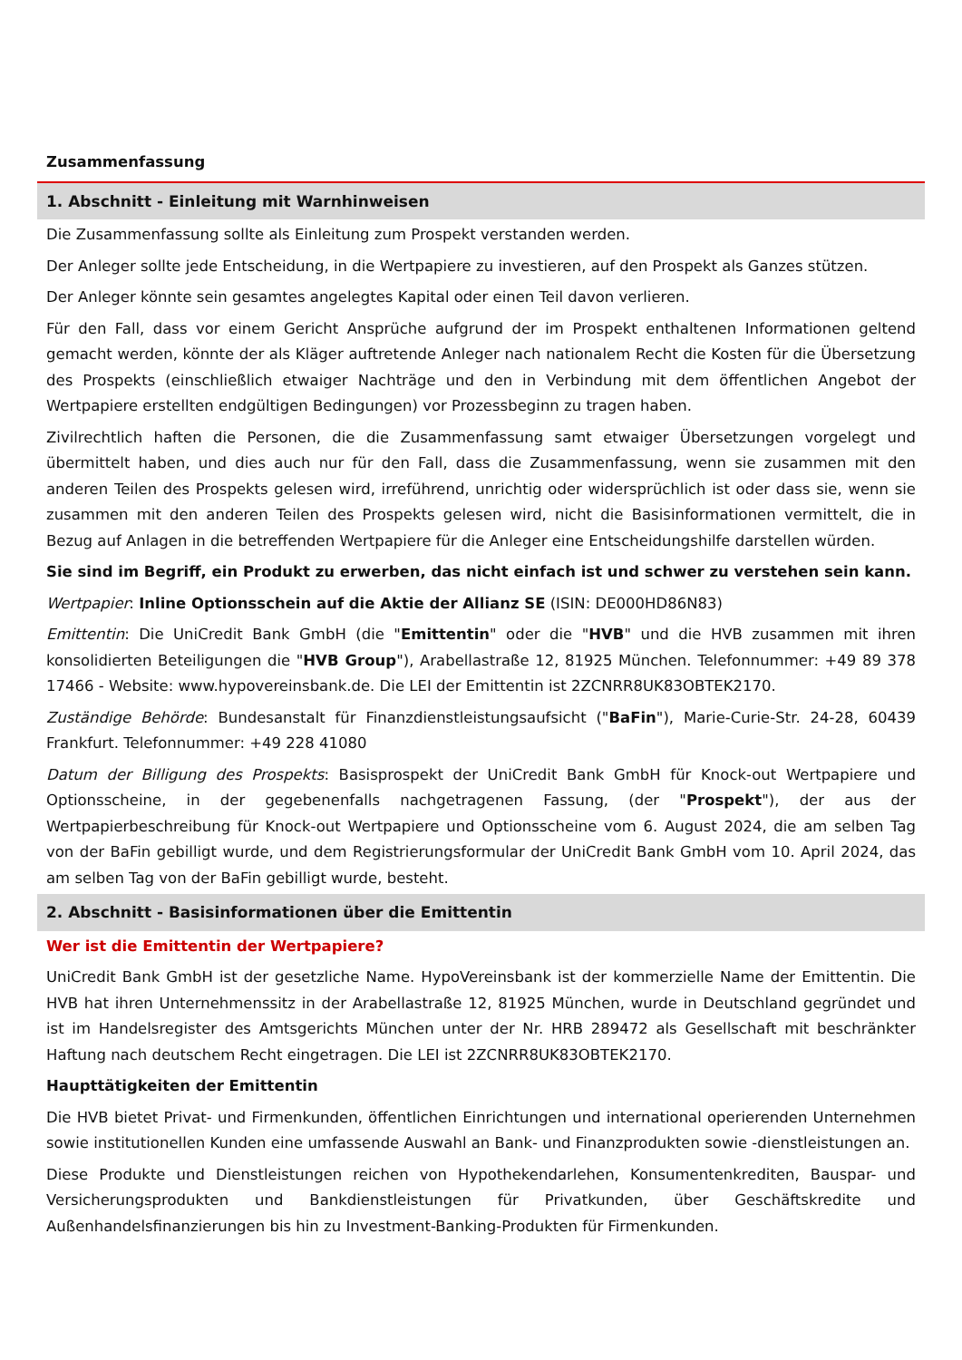Zusammenfassung
1. Abschnitt - Einleitung mit Warnhinweisen
Die Zusammenfassung sollte als Einleitung zum Prospekt verstanden werden.
Der Anleger sollte jede Entscheidung, in die Wertpapiere zu investieren, auf den Prospekt als Ganzes stützen.
Der Anleger könnte sein gesamtes angelegtes Kapital oder einen Teil davon verlieren.
Für den Fall, dass vor einem Gericht Ansprüche aufgrund der im Prospekt enthaltenen Informationen geltend gemacht werden, könnte der als Kläger auftretende Anleger nach nationalem Recht die Kosten für die Übersetzung des Prospekts (einschließlich etwaiger Nachträge und den in Verbindung mit dem öffentlichen Angebot der Wertpapiere erstellten endgültigen Bedingungen) vor Prozessbeginn zu tragen haben.
Zivilrechtlich haften die Personen, die die Zusammenfassung samt etwaiger Übersetzungen vorgelegt und übermittelt haben, und dies auch nur für den Fall, dass die Zusammenfassung, wenn sie zusammen mit den anderen Teilen des Prospekts gelesen wird, irreführend, unrichtig oder widersprüchlich ist oder dass sie, wenn sie zusammen mit den anderen Teilen des Prospekts gelesen wird, nicht die Basisinformationen vermittelt, die in Bezug auf Anlagen in die betreffenden Wertpapiere für die Anleger eine Entscheidungshilfe darstellen würden.
Sie sind im Begriff, ein Produkt zu erwerben, das nicht einfach ist und schwer zu verstehen sein kann.
Wertpapier: Inline Optionsschein auf die Aktie der Allianz SE (ISIN: DE000HD86N83)
Emittentin: Die UniCredit Bank GmbH (die "Emittentin" oder die "HVB" und die HVB zusammen mit ihren konsolidierten Beteiligungen die "HVB Group"), Arabellastraße 12, 81925 München. Telefonnummer: +49 89 378 17466 - Website: www.hypovereinsbank.de. Die LEI der Emittentin ist 2ZCNRR8UK83OBTEK2170.
Zuständige Behörde: Bundesanstalt für Finanzdienstleistungsaufsicht ("BaFin"), Marie-Curie-Str. 24-28, 60439 Frankfurt. Telefonnummer: +49 228 41080
Datum der Billigung des Prospekts: Basisprospekt der UniCredit Bank GmbH für Knock-out Wertpapiere und Optionsscheine, in der gegebenenfalls nachgetragenen Fassung, (der "Prospekt"), der aus der Wertpapierbeschreibung für Knock-out Wertpapiere und Optionsscheine vom 6. August 2024, die am selben Tag von der BaFin gebilligt wurde, und dem Registrierungsformular der UniCredit Bank GmbH vom 10. April 2024, das am selben Tag von der BaFin gebilligt wurde, besteht.
2. Abschnitt - Basisinformationen über die Emittentin
Wer ist die Emittentin der Wertpapiere?
UniCredit Bank GmbH ist der gesetzliche Name. HypoVereinsbank ist der kommerzielle Name der Emittentin. Die HVB hat ihren Unternehmenssitz in der Arabellastraße 12, 81925 München, wurde in Deutschland gegründet und ist im Handelsregister des Amtsgerichts München unter der Nr. HRB 289472 als Gesellschaft mit beschränkter Haftung nach deutschem Recht eingetragen. Die LEI ist 2ZCNRR8UK83OBTEK2170.
Haupttätigkeiten der Emittentin
Die HVB bietet Privat- und Firmenkunden, öffentlichen Einrichtungen und international operierenden Unternehmen sowie institutionellen Kunden eine umfassende Auswahl an Bank- und Finanzprodukten sowie -dienstleistungen an.
Diese Produkte und Dienstleistungen reichen von Hypothekendarlehen, Konsumentenkrediten, Bauspar- und Versicherungsprodukten und Bankdienstleistungen für Privatkunden, über Geschäftskredite und Außenhandelsfinanzierungen bis hin zu Investment-Banking-Produkten für Firmenkunden.